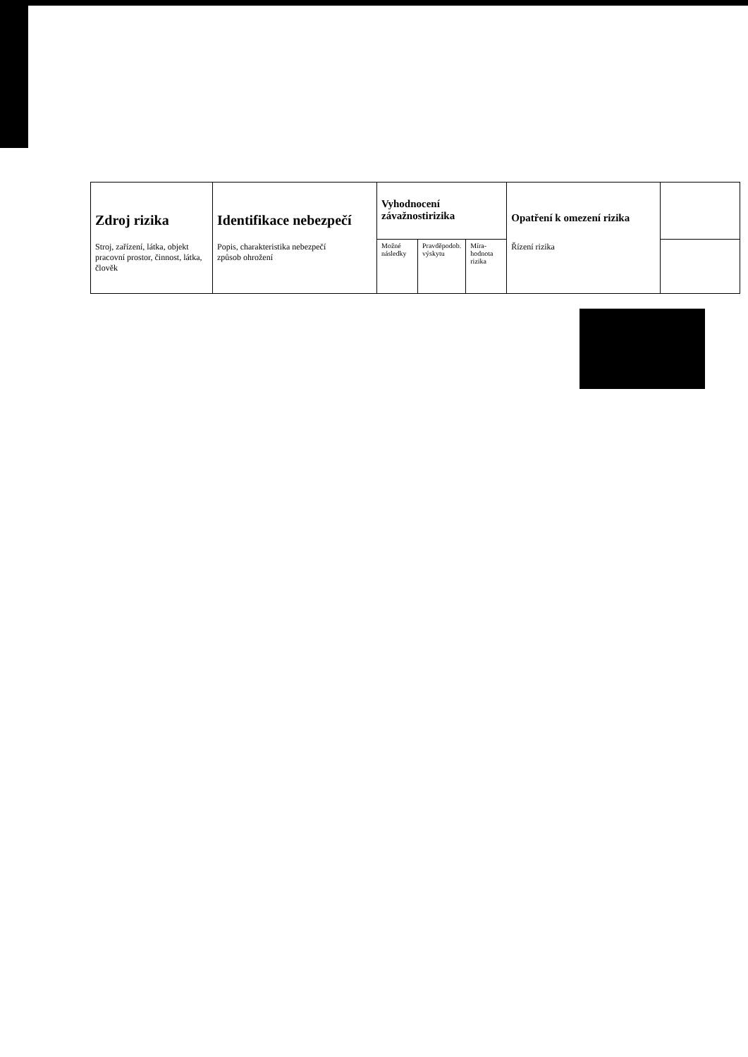| Zdroj rizika | Identifikace nebezpečí | Vyhodnocení závažnostirizika | | | Opatření k omezení rizika | |
| --- | --- | --- | --- | --- | --- | --- |
| Stroj, zařízení, látka, objekt pracovní prostor, činnost, látka, člověk | Popis, charakteristika nebezpečí způsob ohrožení | Možné následky | Pravděpodob. výskytu | Míra-hodnota rizika | Řízení rizika | |